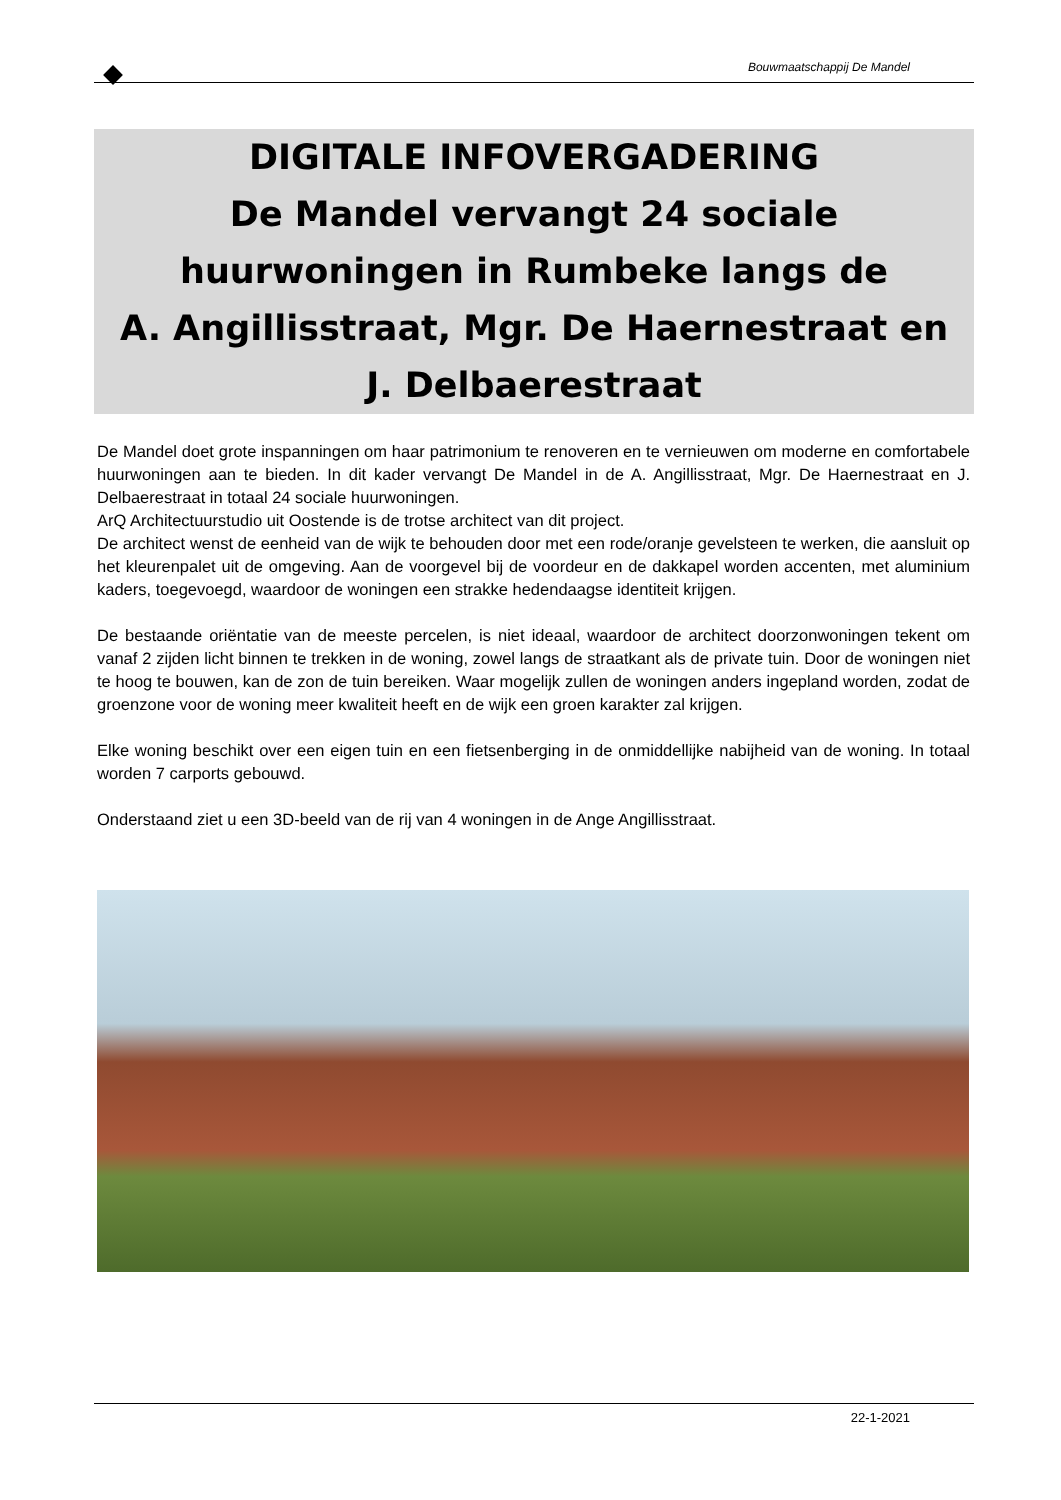Bouwmaatschappij De Mandel
DIGITALE INFOVERGADERING
De Mandel vervangt 24 sociale
huurwoningen in Rumbeke langs de
A. Angillisstraat, Mgr. De Haernestraat en
J. Delbaerestraat
De Mandel doet grote inspanningen om haar patrimonium te renoveren en te vernieuwen om moderne en comfortabele huurwoningen aan te bieden. In dit kader vervangt De Mandel in de A. Angillisstraat, Mgr. De Haernestraat en J. Delbaerestraat in totaal 24 sociale huurwoningen.
ArQ Architectuurstudio uit Oostende is de trotse architect van dit project.
De architect wenst de eenheid van de wijk te behouden door met een rode/oranje gevelsteen te werken, die aansluit op het kleurenpalet uit de omgeving. Aan de voorgevel bij de voordeur en de dakkapel worden accenten, met aluminium kaders, toegevoegd, waardoor de woningen een strakke hedendaagse identiteit krijgen.
De bestaande oriëntatie van de meeste percelen, is niet ideaal, waardoor de architect doorzonwoningen tekent om vanaf 2 zijden licht binnen te trekken in de woning, zowel langs de straatkant als de private tuin. Door de woningen niet te hoog te bouwen, kan de zon de tuin bereiken. Waar mogelijk zullen de woningen anders ingepland worden, zodat de groenzone voor de woning meer kwaliteit heeft en de wijk een groen karakter zal krijgen.
Elke woning beschikt over een eigen tuin en een fietsenberging in de onmiddellijke nabijheid van de woning. In totaal worden 7 carports gebouwd.
Onderstaand ziet u een 3D-beeld van de rij van 4 woningen in de Ange Angillisstraat.
22-1-2021